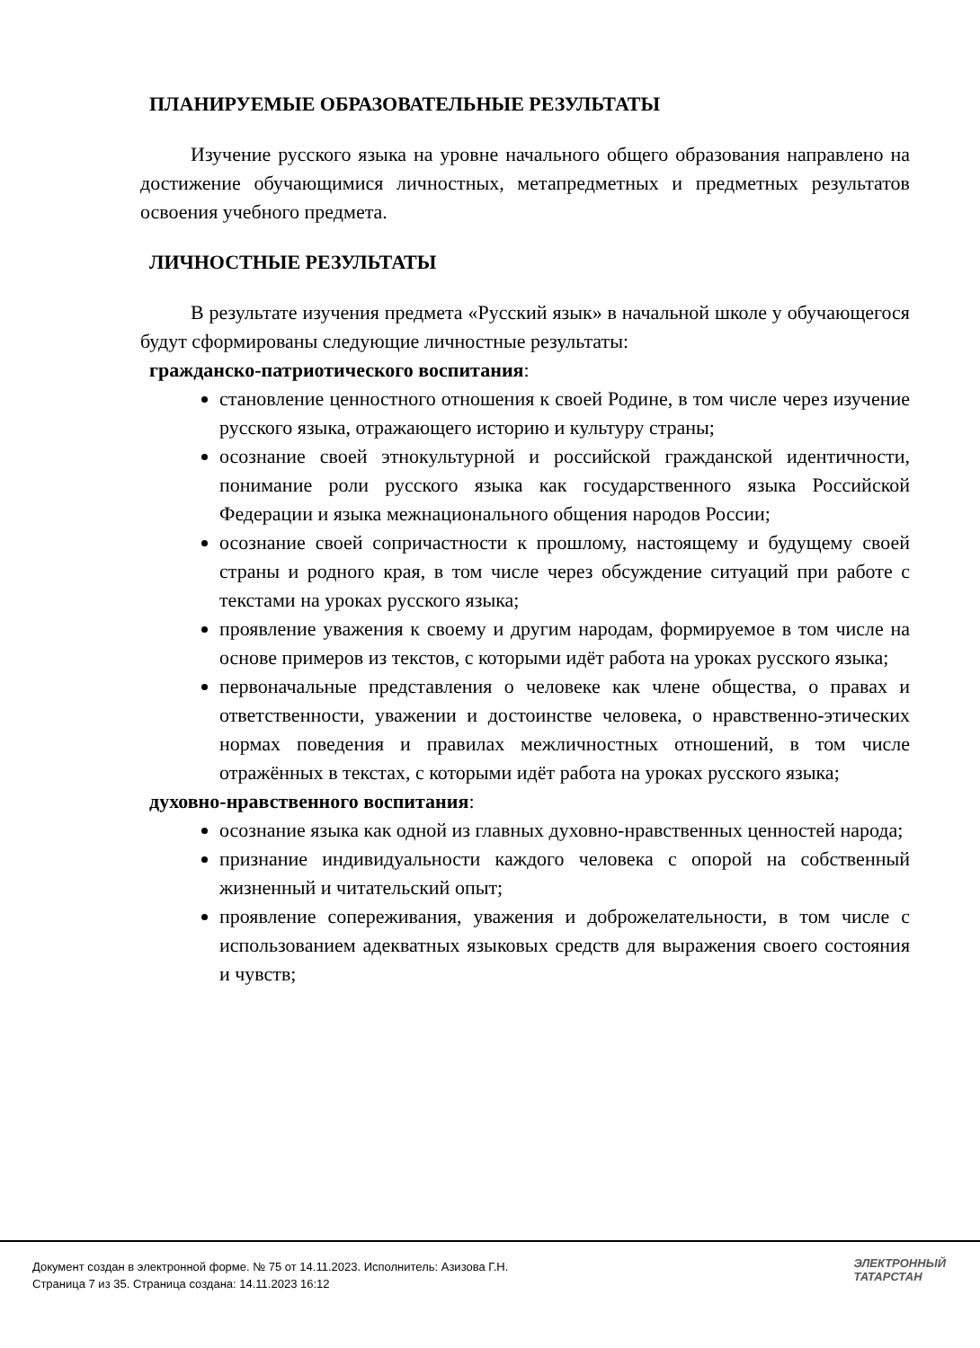ПЛАНИРУЕМЫЕ ОБРАЗОВАТЕЛЬНЫЕ РЕЗУЛЬТАТЫ
Изучение русского языка на уровне начального общего образования направлено на достижение обучающимися личностных, метапредметных и предметных результатов освоения учебного предмета.
ЛИЧНОСТНЫЕ РЕЗУЛЬТАТЫ
В результате изучения предмета «Русский язык» в начальной школе у обучающегося будут сформированы следующие личностные результаты:
гражданско-патриотического воспитания:
становление ценностного отношения к своей Родине, в том числе через изучение русского языка, отражающего историю и культуру страны;
осознание своей этнокультурной и российской гражданской идентичности, понимание роли русского языка как государственного языка Российской Федерации и языка межнационального общения народов России;
осознание своей сопричастности к прошлому, настоящему и будущему своей страны и родного края, в том числе через обсуждение ситуаций при работе с текстами на уроках русского языка;
проявление уважения к своему и другим народам, формируемое в том числе на основе примеров из текстов, с которыми идёт работа на уроках русского языка;
первоначальные представления о человеке как члене общества, о правах и ответственности, уважении и достоинстве человека, о нравственно-этических нормах поведения и правилах межличностных отношений, в том числе отражённых в текстах, с которыми идёт работа на уроках русского языка;
духовно-нравственного воспитания:
осознание языка как одной из главных духовно-нравственных ценностей народа;
признание индивидуальности каждого человека с опорой на собственный жизненный и читательский опыт;
проявление сопереживания, уважения и доброжелательности, в том числе с использованием адекватных языковых средств для выражения своего состояния и чувств;
Документ создан в электронной форме. № 75 от 14.11.2023. Исполнитель: Азизова Г.Н.
Страница 7 из 35. Страница создана: 14.11.2023 16:12
ЭЛЕКТРОННЫЙ
ТАТАРСТАН